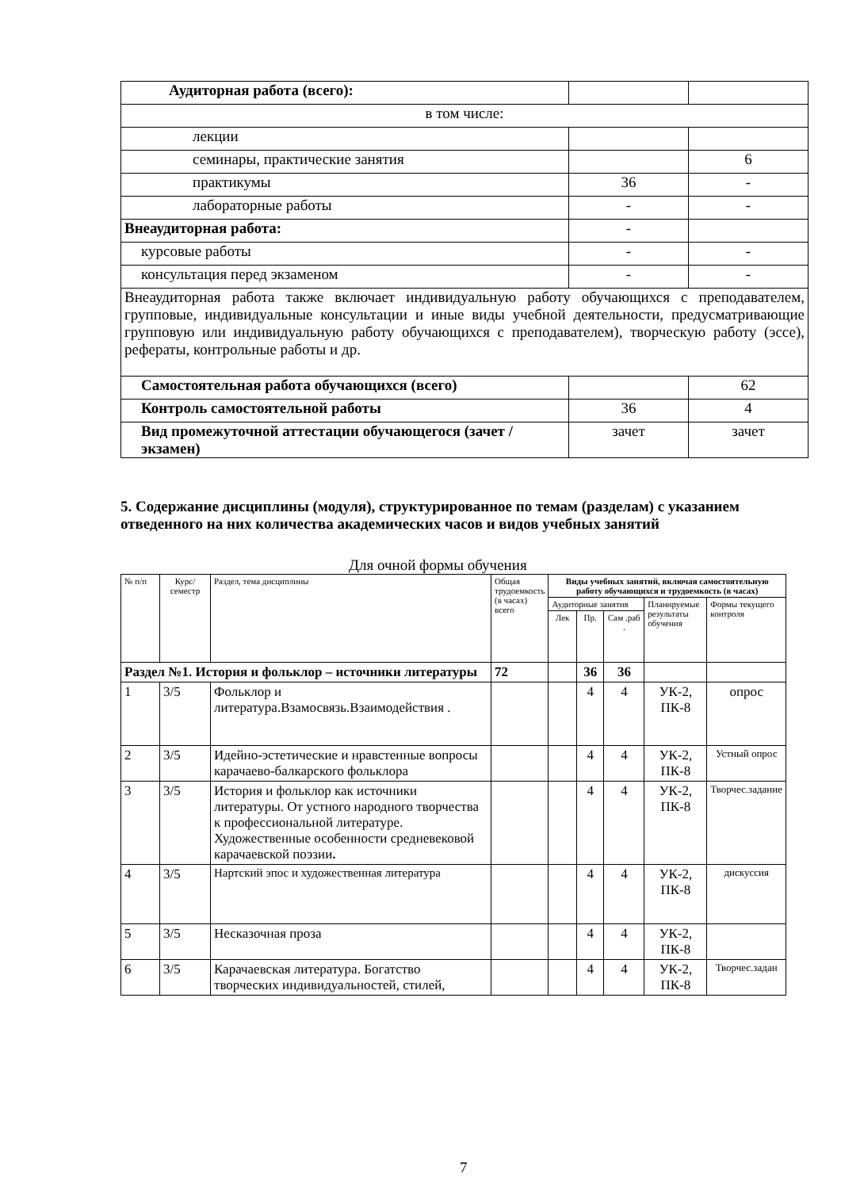| Аудиторная работа (всего): | | |
| в том числе: | | |
| лекции | | |
| семинары, практические занятия | | 6 |
| практикумы | 36 | - |
| лабораторные работы | - | - |
| Внеаудиторная работа: | - | |
| курсовые работы | - | - |
| консультация перед экзаменом | - | - |
| Внеаудиторная работа также включает индивидуальную работу обучающихся с преподавателем, групповые, индивидуальные консультации и иные виды учебной деятельности, предусматривающие групповую или индивидуальную работу обучающихся с преподавателем), творческую работу (эссе), рефераты, контрольные работы и др. | | |
| Самостоятельная работа обучающихся (всего) | | 62 |
| Контроль самостоятельной работы | 36 | 4 |
| Вид промежуточной аттестации обучающегося (зачет / экзамен) | зачет | зачет |
5. Содержание дисциплины (модуля), структурированное по темам (разделам) с указанием отведенного на них количества академических часов и видов учебных занятий
Для очной формы обучения
| № п/п | Курс/ семестр | Раздел, тема дисциплины | Общая трудоемкость (в часах) всего | Виды учебных занятий, включая самостоятельную работу обучающихся и трудоемкость (в часах) | | | | |
| --- | --- | --- | --- | --- | --- | --- | --- | --- |
| | | | | Аудиторные занятия | | | Планируемые результаты обучения | Формы текущего контроля |
| | | | | Лек | Пр. | Сам .раб . | | |
| Раздел №1. История и фольклор – источники литературы | | | 72 | | 36 | 36 | | |
| 1 | 3/5 | Фольклор и литература.Взамосвязь.Взаимодействия . | | | 4 | 4 | УК-2, ПК-8 | опрос |
| 2 | 3/5 | Идейно-эстетические и нравстенные вопросы карачаево-балкарского фольклора | | | 4 | 4 | УК-2, ПК-8 | Устный опрос |
| 3 | 3/5 | История и фольклор как источники литературы. От устного народного творчества к профессиональной литературе. Художественные особенности средневековой карачаевской поэзии . | | | 4 | 4 | УК-2, ПК-8 | Творчес.задание |
| 4 | 3/5 | Нартский эпос и художественная литература | | | 4 | 4 | УК-2, ПК-8 | дискуссия |
| 5 | 3/5 | Несказочная проза | | | 4 | 4 | УК-2, ПК-8 | |
| 6 | 3/5 | Карачаевская литература. Богатство творческих индивидуальностей, стилей, | | | 4 | 4 | УК-2, ПК-8 | Творчес.задан |
7